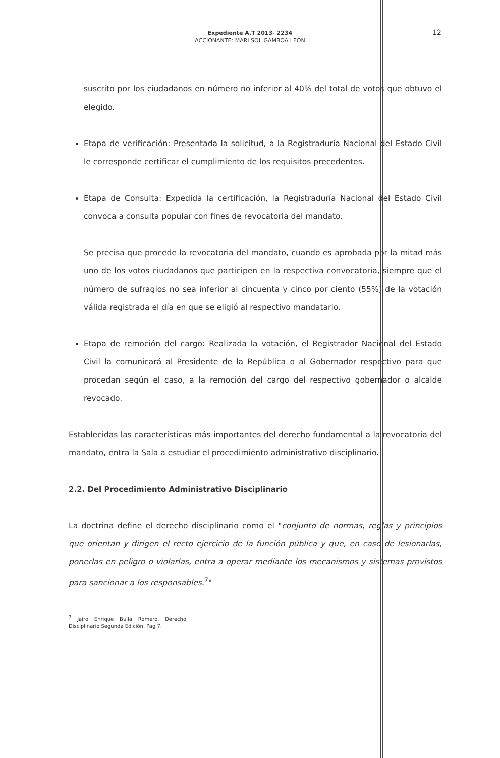Expediente A.T 2013- 2234
ACCIONANTE: MARI SOL GAMBOA LEÓN
12
suscrito por los ciudadanos en número no inferior al 40% del total de votos que obtuvo el elegido.
Etapa de verificación: Presentada la solicitud, a la Registraduría Nacional del Estado Civil le corresponde certificar el cumplimiento de los requisitos precedentes.
Etapa de Consulta: Expedida la certificación, la Registraduría Nacional del Estado Civil convoca a consulta popular con fines de revocatoria del mandato.
Se precisa que procede la revocatoria del mandato, cuando es aprobada por la mitad más uno de los votos ciudadanos que participen en la respectiva convocatoria, siempre que el número de sufragios no sea inferior al cincuenta y cinco por ciento (55%) de la votación válida registrada el día en que se eligió al respectivo mandatario.
Etapa de remoción del cargo: Realizada la votación, el Registrador Nacional del Estado Civil la comunicará al Presidente de la República o al Gobernador respectivo para que procedan según el caso, a la remoción del cargo del respectivo gobernador o alcalde revocado.
Establecidas las características más importantes del derecho fundamental a la revocatoria del mandato, entra la Sala a estudiar el procedimiento administrativo disciplinario.
2.2. Del Procedimiento Administrativo Disciplinario
La doctrina define el derecho disciplinario como el "conjunto de normas, reglas y principios que orientan y dirigen el recto ejercicio de la función pública y que, en caso de lesionarlas, ponerlas en peligro o violarlas, entra a operar mediante los mecanismos y sistemas provistos para sancionar a los responsables.<sup>7</sup>"
<sup>7</sup> Jairo Enrique Bulla Romero. Derecho Disciplinario Segunda Edición. Pag 7.